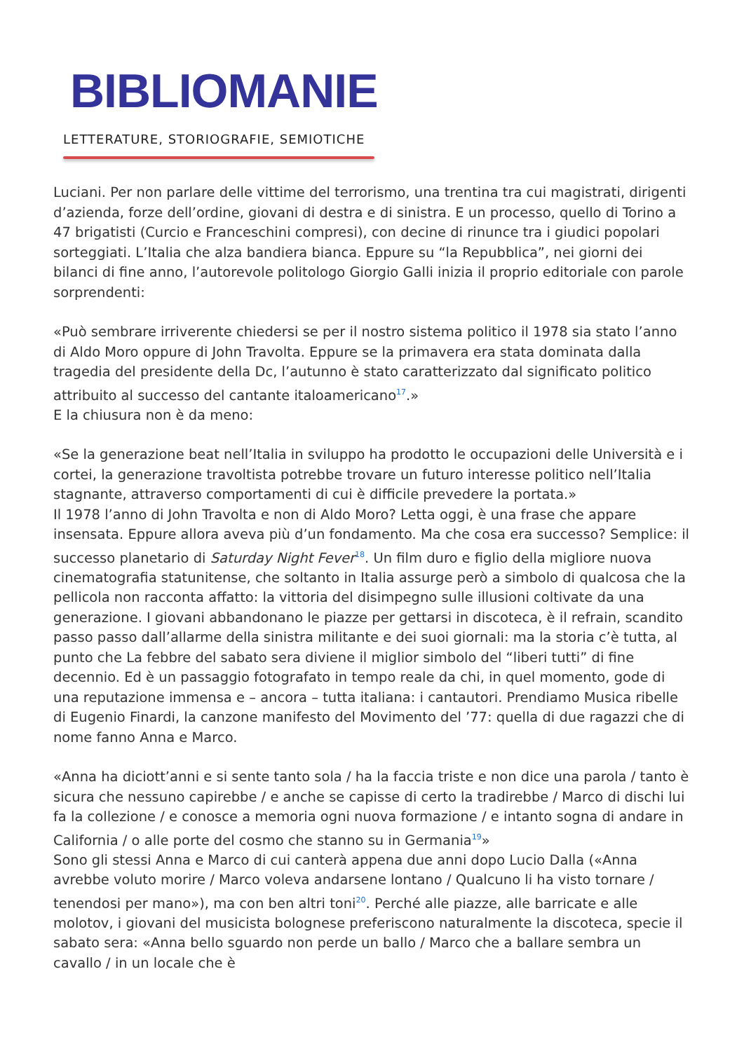BIBLIOMANIE
LETTERATURE, STORIOGRAFIE, SEMIOTICHE
Luciani. Per non parlare delle vittime del terrorismo, una trentina tra cui magistrati, dirigenti d’azienda, forze dell’ordine, giovani di destra e di sinistra. E un processo, quello di Torino a 47 brigatisti (Curcio e Franceschini compresi), con decine di rinunce tra i giudici popolari sorteggiati. L’Italia che alza bandiera bianca. Eppure su “la Repubblica”, nei giorni dei bilanci di fine anno, l’autorevole politologo Giorgio Galli inizia il proprio editoriale con parole sorprendenti:
«Può sembrare irriverente chiedersi se per il nostro sistema politico il 1978 sia stato l’anno di Aldo Moro oppure di John Travolta. Eppure se la primavera era stata dominata dalla tragedia del presidente della Dc, l’autunno è stato caratterizzato dal significato politico attribuito al successo del cantante italoamericano<sup>17</sup>.»
E la chiusura non è da meno:
«Se la generazione beat nell’Italia in sviluppo ha prodotto le occupazioni delle Università e i cortei, la generazione travoltista potrebbe trovare un futuro interesse politico nell’Italia stagnante, attraverso comportamenti di cui è difficile prevedere la portata.»
Il 1978 l’anno di John Travolta e non di Aldo Moro? Letta oggi, è una frase che appare insensata. Eppure allora aveva più d’un fondamento. Ma che cosa era successo? Semplice: il successo planetario di Saturday Night Fever<sup>18</sup>. Un film duro e figlio della migliore nuova cinematografia statunitense, che soltanto in Italia assurge però a simbolo di qualcosa che la pellicola non racconta affatto: la vittoria del disimpegno sulle illusioni coltivate da una generazione. I giovani abbandonano le piazze per gettarsi in discoteca, è il refrain, scandito passo passo dall’allarme della sinistra militante e dei suoi giornali: ma la storia c’è tutta, al punto che La febbre del sabato sera diviene il miglior simbolo del “liberi tutti” di fine decennio. Ed è un passaggio fotografato in tempo reale da chi, in quel momento, gode di una reputazione immensa e – ancora – tutta italiana: i cantautori. Prendiamo Musica ribelle di Eugenio Finardi, la canzone manifesto del Movimento del ’77: quella di due ragazzi che di nome fanno Anna e Marco.
«Anna ha diciott’anni e si sente tanto sola / ha la faccia triste e non dice una parola / tanto è sicura che nessuno capirebbe / e anche se capisse di certo la tradirebbe / Marco di dischi lui fa la collezione / e conosce a memoria ogni nuova formazione / e intanto sogna di andare in California / o alle porte del cosmo che stanno su in Germania<sup>19</sup>»
Sono gli stessi Anna e Marco di cui canterà appena due anni dopo Lucio Dalla («Anna avrebbe voluto morire / Marco voleva andarsene lontano / Qualcuno li ha visto tornare / tenendosi per mano»), ma con ben altri toni<sup>20</sup>. Perché alle piazze, alle barricate e alle molotov, i giovani del musicista bolognese preferiscono naturalmente la discoteca, specie il sabato sera: «Anna bello sguardo non perde un ballo / Marco che a ballare sembra un cavallo / in un locale che è